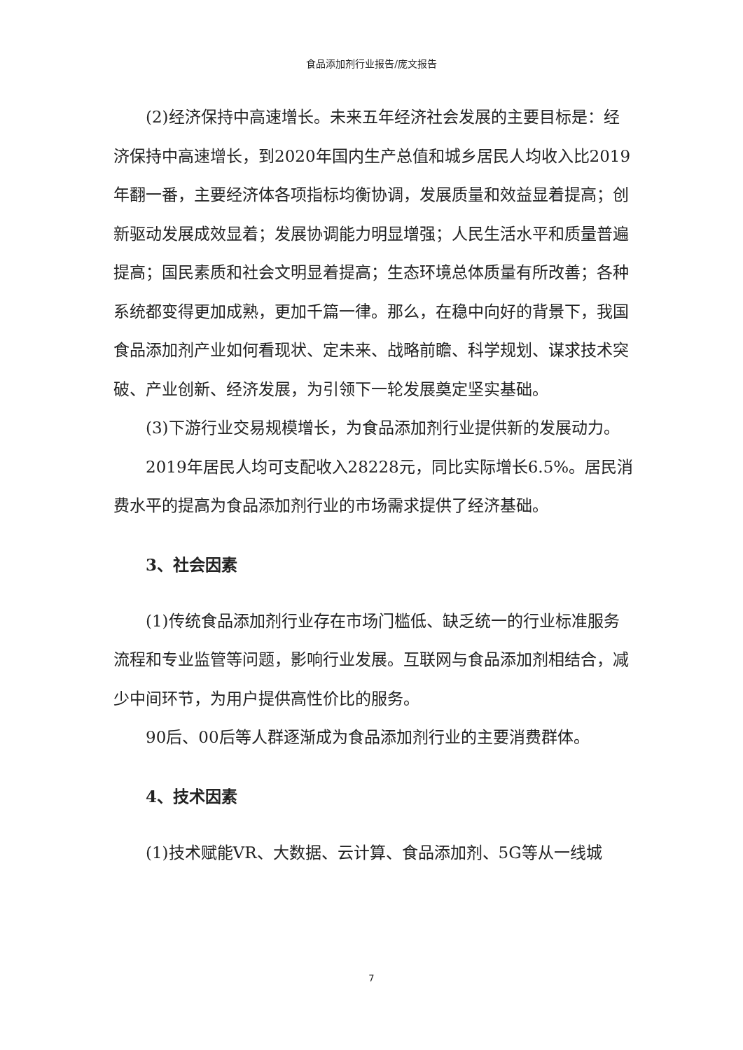食品添加剂行业报告/庞文报告
(2)经济保持中高速增长。未来五年经济社会发展的主要目标是：经济保持中高速增长，到2020年国内生产总值和城乡居民人均收入比2019年翻一番，主要经济体各项指标均衡协调，发展质量和效益显着提高；创新驱动发展成效显着；发展协调能力明显增强；人民生活水平和质量普遍提高；国民素质和社会文明显着提高；生态环境总体质量有所改善；各种系统都变得更加成熟，更加千篇一律。那么，在稳中向好的背景下，我国食品添加剂产业如何看现状、定未来、战略前瞻、科学规划、谋求技术突破、产业创新、经济发展，为引领下一轮发展奠定坚实基础。
(3)下游行业交易规模增长，为食品添加剂行业提供新的发展动力。
2019年居民人均可支配收入28228元，同比实际增长6.5%。居民消费水平的提高为食品添加剂行业的市场需求提供了经济基础。
3、社会因素
(1)传统食品添加剂行业存在市场门槛低、缺乏统一的行业标准服务流程和专业监管等问题，影响行业发展。互联网与食品添加剂相结合，减少中间环节，为用户提供高性价比的服务。
90后、00后等人群逐渐成为食品添加剂行业的主要消费群体。
4、技术因素
(1)技术赋能VR、大数据、云计算、食品添加剂、5G等从一线城
7